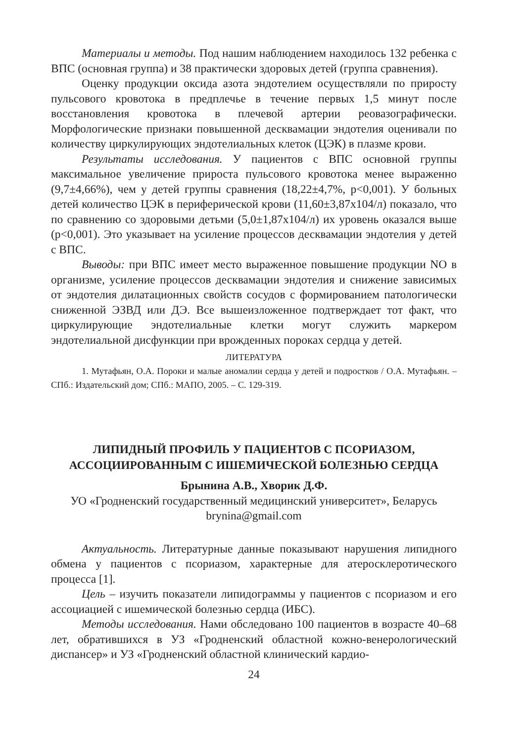Материалы и методы. Под нашим наблюдением находилось 132 ребенка с ВПС (основная группа) и 38 практически здоровых детей (группа сравнения).
Оценку продукции оксида азота эндотелием осуществляли по приросту пульсового кровотока в предплечье в течение первых 1,5 минут после восстановления кровотока в плечевой артерии реовазографически. Морфологические признаки повышенной десквамации эндотелия оценивали по количеству циркулирующих эндотелиальных клеток (ЦЭК) в плазме крови.
Результаты исследования. У пациентов с ВПС основной группы максимальное увеличение прироста пульсового кровотока менее выраженно (9,7±4,66%), чем у детей группы сравнения (18,22±4,7%, p<0,001). У больных детей количество ЦЭК в периферической крови (11,60±3,87х104/л) показало, что по сравнению со здоровыми детьми (5,0±1,87х104/л) их уровень оказался выше (p<0,001). Это указывает на усиление процессов десквамации эндотелия у детей с ВПС.
Выводы: при ВПС имеет место выраженное повышение продукции NO в организме, усиление процессов десквамации эндотелия и снижение зависимых от эндотелия дилатационных свойств сосудов с формированием патологически сниженной ЭЗВД или ДЭ. Все вышеизложенное подтверждает тот факт, что циркулирующие эндотелиальные клетки могут служить маркером эндотелиальной дисфункции при врожденных пороках сердца у детей.
ЛИТЕРАТУРА
1. Мутафьян, О.А. Пороки и малые аномалии сердца у детей и подростков / О.А. Мутафьян. – СПб.: Издательский дом; СПб.: МАПО, 2005. – С. 129-319.
ЛИПИДНЫЙ ПРОФИЛЬ У ПАЦИЕНТОВ С ПСОРИАЗОМ, АССОЦИИРОВАННЫМ С ИШЕМИЧЕСКОЙ БОЛЕЗНЬЮ СЕРДЦА
Брынина А.В., Хворик Д.Ф.
УО «Гродненский государственный медицинский университет», Беларусь brynina@gmail.com
Актуальность. Литературные данные показывают нарушения липидного обмена у пациентов с псориазом, характерные для атеросклеротического процесса [1].
Цель – изучить показатели липидограммы у пациентов с псориазом и его ассоциацией с ишемической болезнью сердца (ИБС).
Методы исследования. Нами обследовано 100 пациентов в возрасте 40–68 лет, обратившихся в УЗ «Гродненский областной кожно-венерологический диспансер» и УЗ «Гродненский областной клинический кардио-
24